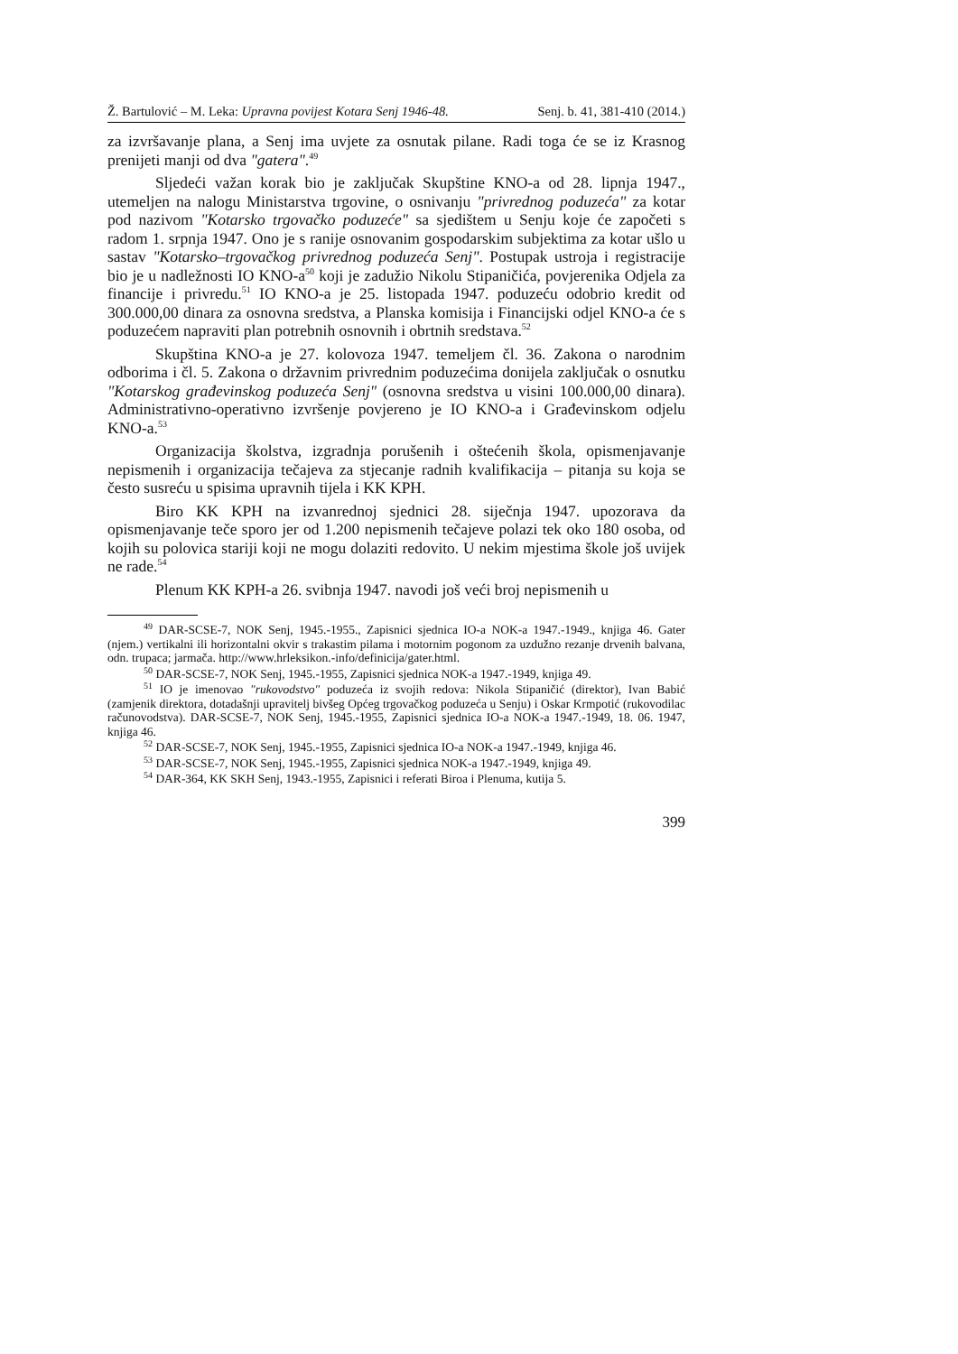Ž. Bartulović – M. Leka: Upravna povijest Kotara Senj 1946-48. Senj. b. 41, 381-410 (2014.)
za izvršavanje plana, a Senj ima uvjete za osnutak pilane. Radi toga će se iz Krasnog prenijeti manji od dva "gatera".<sup>49</sup>
Sljedeći važan korak bio je zaključak Skupštine KNO-a od 28. lipnja 1947., utemeljen na nalogu Ministarstva trgovine, o osnivanju "privrednog poduzeća" za kotar pod nazivom "Kotarsko trgovačko poduzeće" sa sjedištem u Senju koje će započeti s radom 1. srpnja 1947. Ono je s ranije osnovanim gospodarskim subjektima za kotar ušlo u sastav "Kotarsko–trgovačkog privrednog poduzeća Senj". Postupak ustroja i registracije bio je u nadležnosti IO KNO-a<sup>50</sup> koji je zadužio Nikolu Stipaničića, povjerenika Odjela za financije i privredu.<sup>51</sup> IO KNO-a je 25. listopada 1947. poduzeću odobrio kredit od 300.000,00 dinara za osnovna sredstva, a Planska komisija i Financijski odjel KNO-a će s poduzećem napraviti plan potrebnih osnovnih i obrtnih sredstava.<sup>52</sup>
Skupština KNO-a je 27. kolovoza 1947. temeljem čl. 36. Zakona o narodnim odborima i čl. 5. Zakona o državnim privrednim poduzećima donijela zaključak o osnutku "Kotarskog građevinskog poduzeća Senj" (osnovna sredstva u visini 100.000,00 dinara). Administrativno-operativno izvršenje povjereno je IO KNO-a i Građevinskom odjelu KNO-a.<sup>53</sup>
Organizacija školstva, izgradnja porušenih i oštećenih škola, opismenjavanje nepismenih i organizacija tečajeva za stjecanje radnih kvalifikacija – pitanja su koja se često susreću u spisima upravnih tijela i KK KPH.
Biro KK KPH na izvanrednoj sjednici 28. siječnja 1947. upozorava da opismenjavanje teče sporo jer od 1.200 nepismenih tečajeve polazi tek oko 180 osoba, od kojih su polovica stariji koji ne mogu dolaziti redovito. U nekim mjestima škole još uvijek ne rade.<sup>54</sup>
Plenum KK KPH-a 26. svibnja 1947. navodi još veći broj nepismenih u
<sup>49</sup> DAR-SCSE-7, NOK Senj, 1945.-1955., Zapisnici sjednica IO-a NOK-a 1947.-1949., knjiga 46. Gater (njem.) vertikalni ili horizontalni okvir s trakastim pilama i motornim pogonom za uzdužno rezanje drvenih balvana, odn. trupaca; jarmača. http://www.hrleksikon.-info/definicija/gater.html.
<sup>50</sup> DAR-SCSE-7, NOK Senj, 1945.-1955, Zapisnici sjednica NOK-a 1947.-1949, knjiga 49.
<sup>51</sup> IO je imenovao "rukovodstvo" poduzeća iz svojih redova: Nikola Stipaničić (direktor), Ivan Babić (zamjenik direktora, dotadašnji upravitelj bivšeg Općeg trgovačkog poduzeća u Senju) i Oskar Krmpotić (rukovodilac računovodstva). DAR-SCSE-7, NOK Senj, 1945.-1955, Zapisnici sjednica IO-a NOK-a 1947.-1949, 18. 06. 1947, knjiga 46.
<sup>52</sup> DAR-SCSE-7, NOK Senj, 1945.-1955, Zapisnici sjednica IO-a NOK-a 1947.-1949, knjiga 46.
<sup>53</sup> DAR-SCSE-7, NOK Senj, 1945.-1955, Zapisnici sjednica NOK-a 1947.-1949, knjiga 49.
<sup>54</sup> DAR-364, KK SKH Senj, 1943.-1955, Zapisnici i referati Biroa i Plenuma, kutija 5.
399